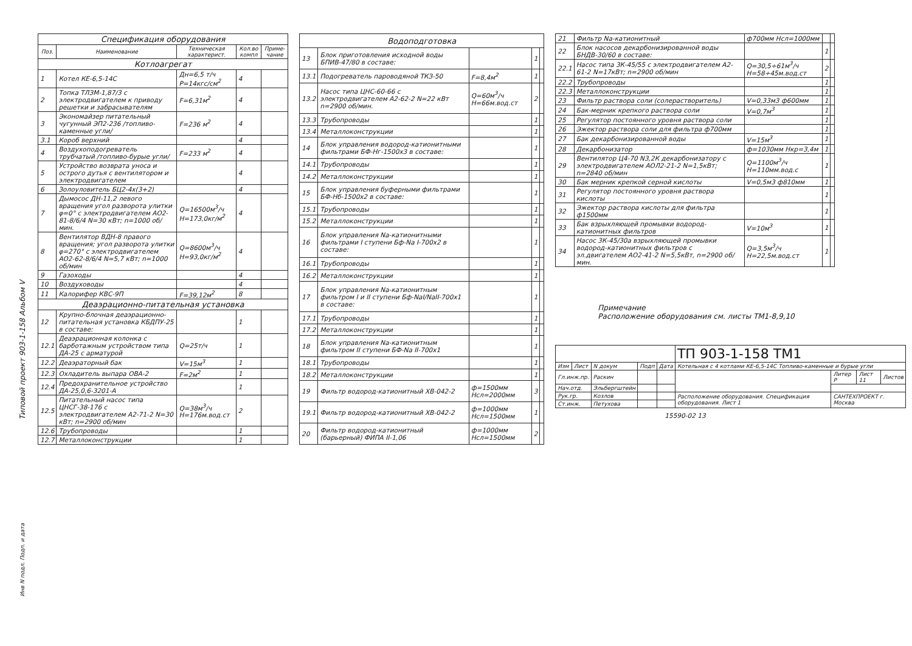Типовой проект 903-1-158 Альбом V
| Спецификация оборудования | | | | |
| Поз. | Наименование | Техническая характерист. | Кол.во компл | Приме-чание |
| Котлоагрегат | | | | |
| 1 | Котел КЕ-6,5-14С | Дн=6,5 т/ч Р=14кгс/см<sup>2</sup> | 4 | |
| 2 | Топка ТЛЗМ-1,87/3 с электродвигателем к приводу решетки и забрасывателям | F=6,31м<sup>2</sup> | 4 | |
| 3 | Экономайзер питательный чугунный ЭП2-236 /топливо-каменные угли/ | F=236 м<sup>2</sup> | 4 | |
| 3.1 | Короб верхний | | 4 | |
| 4 | Воздухоподогреватель трубчатый /топливо-бурые угли/ | F=233 м<sup>2</sup> | 4 | |
| 5 | Устройство возврата уноса и острого дутья с вентилятором и электродвигателем | | 4 | |
| 6 | Золоуловитель БЦ2-4х(3+2) | | 4 | |
| 7 | Дымосос ДН-11,2 левого вращения угол разворота улитки φ=0° с электродвигателем АО2-81-8/6/4 N=30 кВт; n=1000 об/мин. | Q=16500м<sup>3</sup>/ч Н=173,0кг/м<sup>2</sup> | 4 | |
| 8 | Вентилятор ВДН-8 правого вращения; угол разворота улитки φ=270° с электродвигателем АО2-62-8/6/4 N=5,7 кВт; n=1000 об/мин | Q=8600м<sup>3</sup>/ч Н=93,0кг/м<sup>2</sup> | 4 | |
| 9 | Газоходы | | 4 | |
| 10 | Воздуховоды | | 4 | |
| 11 | Калорифер КВС-9П | F=39,12м<sup>2</sup> | 8 | |
| Деаэрационно-питательная установка | | | | |
| 12 | Крупно-блочная деаэрационно-питательная установка КБДПУ-25 в составе: | | 1 | |
| 12.1 | Деаэрационная колонка с барботажным устройством типа ДА-25 с арматурой | Q=25т/ч | 1 | |
| 12.2 | Деаэраторный бак | V=15м<sup>3</sup> | 1 | |
| 12.3 | Охладитель выпара ОВА-2 | F=2м<sup>2</sup> | 1 | |
| 12.4 | Предохранительное устройство ДА-25,0,6-3201-А | | 1 | |
| 12.5 | Питательный насос типа ЦНСГ-38-176 с электродвигателем А2-71-2 N=30 кВт; n=2900 об/мин | Q=38м<sup>3</sup>/ч Н=176м.вод.ст | 2 | |
| 12.6 | Трубопроводы | | 1 | |
| 12.7 | Металлоконструкции | | 1 | |
| Водоподготовка | | | | |
| 13 | Блок приготовления исходной воды БПИВ-47/80 в составе: | | 1 | |
| 13.1 | Подогреватель пароводяной ТКЗ-50 | F=8,4м<sup>2</sup> | 1 | |
| 13.2 | Насос типа ЦНС-60-66 с электродвигателем А2-62-2 N=22 кВт n=2900 об/мин. | Q=60м<sup>3</sup>/ч Н=66м.вод.ст | 2 | |
| 13.3 | Трубопроводы | | 1 | |
| 13.4 | Металлоконструкции | | 1 | |
| 14 | Блок управления водород-катионитными фильтрами БФ-Нг-1500х3 в составе: | | 1 | |
| 14.1 | Трубопроводы | | 1 | |
| 14.2 | Металлоконструкции | | 1 | |
| 15 | Блок управления буферными фильтрами БФ-Нб-1500х2 в составе: | | 1 | |
| 15.1 | Трубопроводы | | 1 | |
| 15.2 | Металлоконструкции | | 1 | |
| 16 | Блок управления Na-катионитными фильтрами I ступени Бф-Na I-700х2 в составе: | | 1 | |
| 16.1 | Трубопроводы | | 1 | |
| 16.2 | Металлоконструкции | | 1 | |
| 17 | Блок управления Na-катионитным фильтром I и II ступени Бф-NaI/NaII-700х1 в составе: | | 1 | |
| 17.1 | Трубопроводы | | 1 | |
| 17.2 | Металлоконструкции | | 1 | |
| 18 | Блок управления Na-катионитным фильтром II ступени БФ-Na II-700х1 | | 1 | |
| 18.1 | Трубопроводы | | 1 | |
| 18.2 | Металлоконструкции | | 1 | |
| 19 | Фильтр водород-катионитный ХВ-042-2 | ф=1500мм Нсл=2000мм | 3 | |
| 19.1 | Фильтр водород-катионитный ХВ-042-2 | ф=1000мм Нсл=1500мм | 1 | |
| 20 | Фильтр водород-катионитный (барьерный) ФИПА II-1,06 | ф=1000мм Нсл=1500мм | 2 | |
| 21 | Фильтр Na-катионитный | ф700мм Нсл=1000мм | | |
| 22 | Блок насосов декарбонизированной воды БНДВ-30/60 в составе: | | 1 | |
| 22.1 | Насос типа 3К-45/55 с электродвигателем А2-61-2 N=17кВт; n=2900 об/мин | Q=30,5÷61м<sup>3</sup>/ч Н=58÷45м.вод.ст | 2 | |
| 22.2 | Трубопроводы | | 1 | |
| 22.3 | Металлоконструкции | | 1 | |
| 23 | Фильтр раствора соли (солерастворитель) | V=0,33м3 ф600мм | 1 | |
| 24 | Бак-мерник крепкого раствора соли | V=0,7м<sup>3</sup> | 1 | |
| 25 | Регулятор постоянного уровня раствора соли | | 1 | |
| 26 | Эжектор раствора соли для фильтра ф700мм | | 1 | |
| 27 | Бак декарбонизированной воды | V=15м<sup>3</sup> | 1 | |
| 28 | Декарбонизатор | ф=1030мм Нкр=3,4м | 1 | |
| 29 | Вентилятор Ц4-70 N3,2К декарбонизатору с электродвигателем АОЛ2-21-2 N=1,5кВт; n=2840 об/мин | Q=1100м<sup>3</sup>/ч Н=110мм.вод.с | 1 | |
| 30 | Бак мерник крепкой серной кислоты | V=0,5м3 ф810мм | 1 | |
| 31 | Регулятор постоянного уровня раствора кислоты | | 1 | |
| 32 | Эжектор раствора кислоты для фильтра ф1500мм | | 1 | |
| 33 | Бак взрыхляющей промывки водород-катионитных фильтров | V=10м<sup>3</sup> | 1 | |
| 34 | Насос 3К-45/30а взрыхляющей промывки водород-катионитных фильтров с эл.двигателем АО2-41-2 N=5,5кВт, n=2900 об/мин. | Q=3,5м<sup>3</sup>/ч Н=22,5м.вод.ст | 1 | |
Примечание
Расположение оборудования см. листы ТМ1-8,9,10
| | | | | | ТП 903-1-158 ТМ1 | | | |
| Изм | Лист | N докум | Подп | Дата | Котельная с 4 котлами КЕ-6,5-14С Топливо-каменные и бурые угли | | | |
| Гл.инж.пр. | | Раскин | | | | Литер Р | Лист 11 | Листов |
| Нач.отд. | | Эльбергштейн | | | | | | |
| Рук.гр. | | Козлов | | | Расположение оборудования. Спецификация оборудования. Лист 1 | САНТЕХПРОЕКТ г. Москва | | |
| Ст.инж. | | Петухова | | | | | | |
15590-02 13
Инв N подл. Подп. и дата